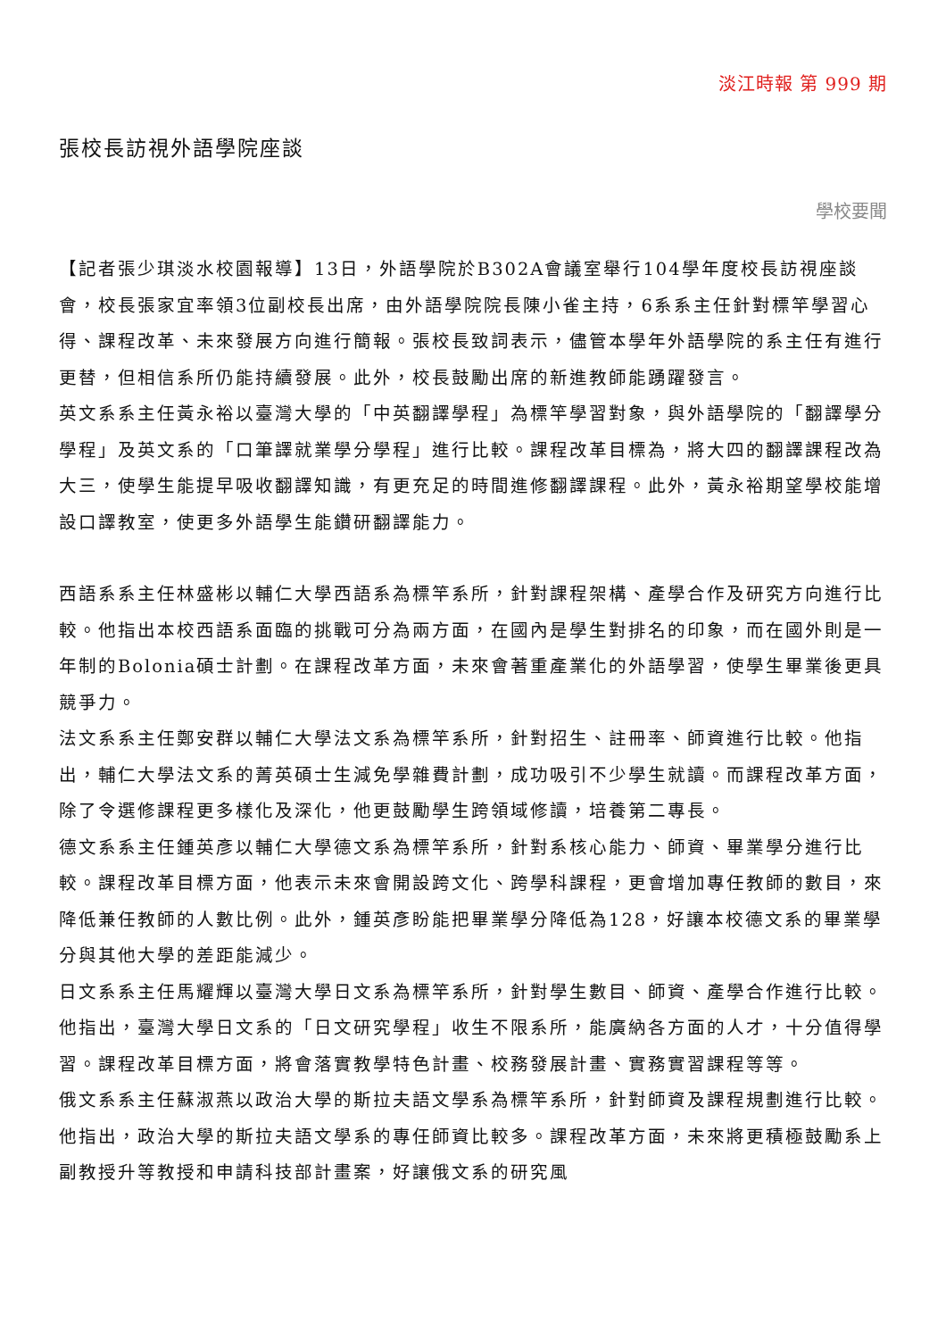淡江時報 第 999 期
張校長訪視外語學院座談
學校要聞
【記者張少琪淡水校園報導】13日，外語學院於B302A會議室舉行104學年度校長訪視座談會，校長張家宜率領3位副校長出席，由外語學院院長陳小雀主持，6系系主任針對標竿學習心得、課程改革、未來發展方向進行簡報。張校長致詞表示，儘管本學年外語學院的系主任有進行更替，但相信系所仍能持續發展。此外，校長鼓勵出席的新進教師能踴躍發言。
英文系系主任黃永裕以臺灣大學的「中英翻譯學程」為標竿學習對象，與外語學院的「翻譯學分學程」及英文系的「口筆譯就業學分學程」進行比較。課程改革目標為，將大四的翻譯課程改為大三，使學生能提早吸收翻譯知識，有更充足的時間進修翻譯課程。此外，黃永裕期望學校能增設口譯教室，使更多外語學生能鑽研翻譯能力。
西語系系主任林盛彬以輔仁大學西語系為標竿系所，針對課程架構、產學合作及研究方向進行比較。他指出本校西語系面臨的挑戰可分為兩方面，在國內是學生對排名的印象，而在國外則是一年制的Bolonia碩士計劃。在課程改革方面，未來會著重產業化的外語學習，使學生畢業後更具競爭力。
法文系系主任鄭安群以輔仁大學法文系為標竿系所，針對招生、註冊率、師資進行比較。他指出，輔仁大學法文系的菁英碩士生減免學雜費計劃，成功吸引不少學生就讀。而課程改革方面，除了令選修課程更多樣化及深化，他更鼓勵學生跨領域修讀，培養第二專長。
德文系系主任鍾英彥以輔仁大學德文系為標竿系所，針對系核心能力、師資、畢業學分進行比較。課程改革目標方面，他表示未來會開設跨文化、跨學科課程，更會增加專任教師的數目，來降低兼任教師的人數比例。此外，鍾英彥盼能把畢業學分降低為128，好讓本校德文系的畢業學分與其他大學的差距能減少。
日文系系主任馬耀輝以臺灣大學日文系為標竿系所，針對學生數目、師資、產學合作進行比較。他指出，臺灣大學日文系的「日文研究學程」收生不限系所，能廣納各方面的人才，十分值得學習。課程改革目標方面，將會落實教學特色計畫、校務發展計畫、實務實習課程等等。
俄文系系主任蘇淑燕以政治大學的斯拉夫語文學系為標竿系所，針對師資及課程規劃進行比較。他指出，政治大學的斯拉夫語文學系的專任師資比較多。課程改革方面，未來將更積極鼓勵系上副教授升等教授和申請科技部計畫案，好讓俄文系的研究風